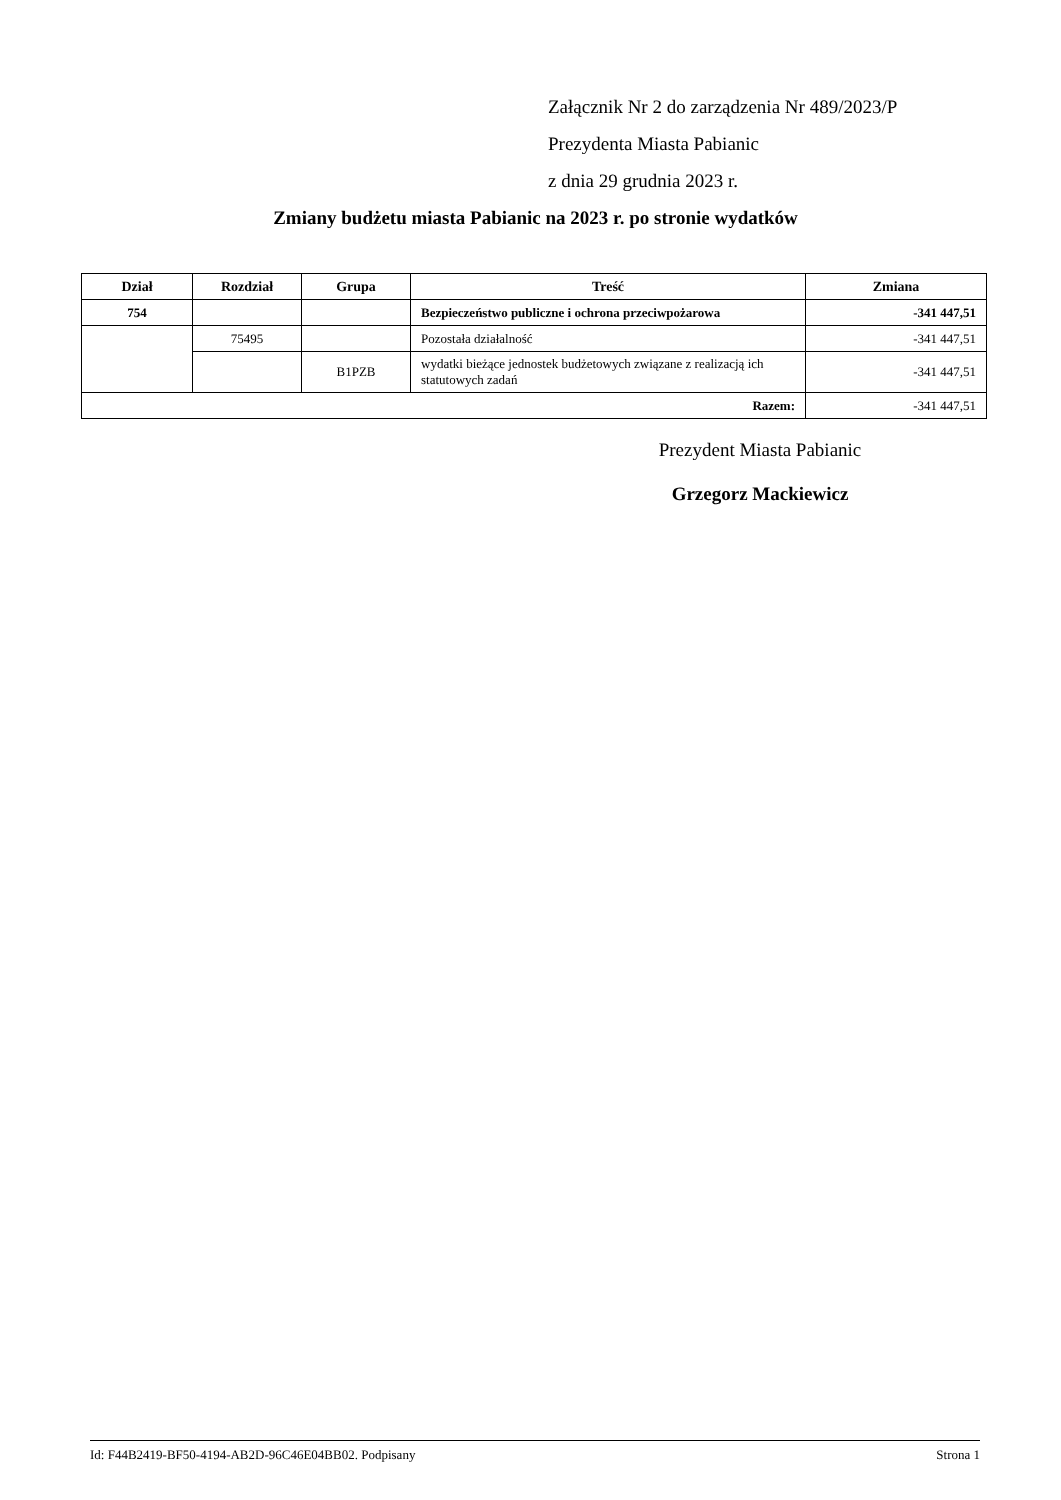Załącznik Nr 2 do zarządzenia Nr 489/2023/P
Prezydenta Miasta Pabianic
z dnia 29 grudnia 2023 r.
Zmiany budżetu miasta Pabianic na 2023 r. po stronie wydatków
| Dział | Rozdział | Grupa | Treść | Zmiana |
| --- | --- | --- | --- | --- |
| 754 | | | Bezpieczeństwo publiczne i ochrona przeciwpożarowa | -341 447,51 |
| | 75495 | | Pozostała działalność | -341 447,51 |
| | | B1PZB | wydatki bieżące jednostek budżetowych związane z realizacją ich statutowych zadań | -341 447,51 |
| Razem: | | | | -341 447,51 |
Prezydent Miasta Pabianic
Grzegorz Mackiewicz
Id: F44B2419-BF50-4194-AB2D-96C46E04BB02. Podpisany Strona 1